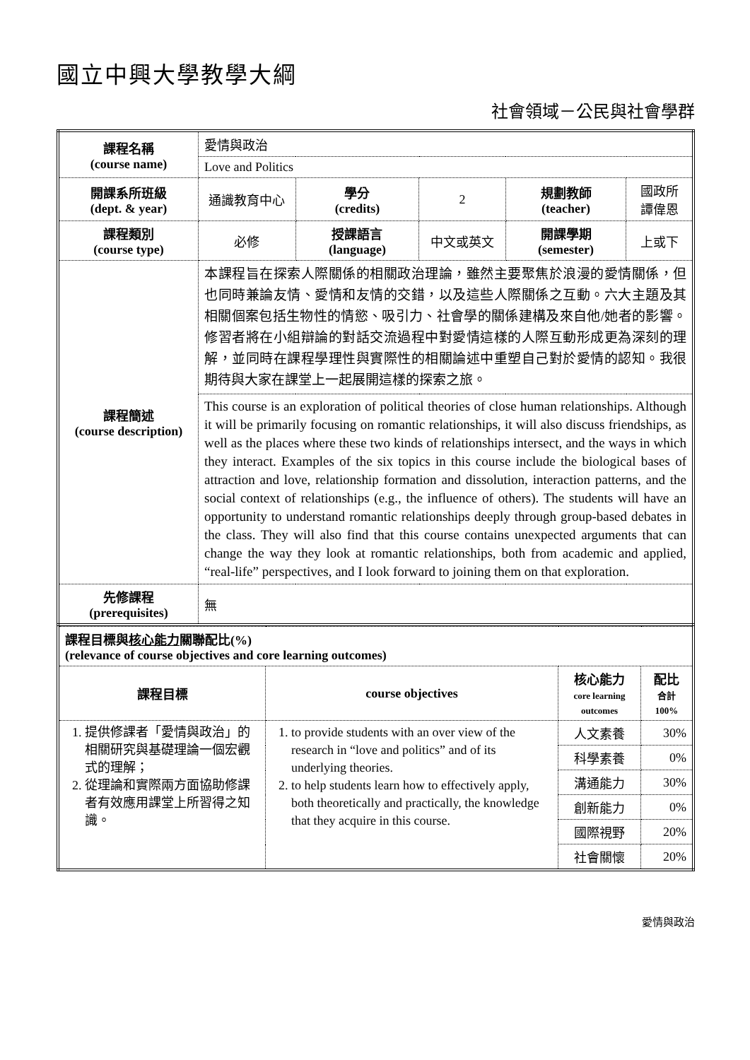國立中興大學教學大綱
社會領域－公民與社會學群
| 課程名稱 (course name) | 愛情與政治 | | | | |
| | Love and Politics | | | | |
| 開課系所班級 (dept. & year) | 通識教育中心 | 學分 (credits) | 2 | 規劃教師 (teacher) | 國政所 譚偉恩 |
| 課程類別 (course type) | 必修 | 授課語言 (language) | 中文或英文 | 開課學期 (semester) | 上或下 |
| 課程簡述 (course description) | 本課程旨在探索人際關係的相關政治理論，雖然主要聚焦於浪漫的愛情關係，但也同時兼論友情、愛情和友情的交錯，以及這些人際關係之互動。六大主題及其相關個案包括生物性的情慾、吸引力、社會學的關係建構及來自他/她者的影響。修習者將在小組辯論的對話交流過程中對愛情這樣的人際互動形成更為深刻的理解，並同時在課程學理性與實際性的相關論述中重塑自己對於愛情的認知。我很期待與大家在課堂上一起展開這樣的探索之旅。 | | | | |
| | This course is an exploration of political theories of close human relationships. Although it will be primarily focusing on romantic relationships, it will also discuss friendships, as well as the places where these two kinds of relationships intersect, and the ways in which they interact. Examples of the six topics in this course include the biological bases of attraction and love, relationship formation and dissolution, interaction patterns, and the social context of relationships (e.g., the influence of others). The students will have an opportunity to understand romantic relationships deeply through group-based debates in the class. They will also find that this course contains unexpected arguments that can change the way they look at romantic relationships, both from academic and applied, “real-life” perspectives, and I look forward to joining them on that exploration. | | | | |
| 先修課程 (prerequisites) | 無 | | | | |
| 課程目標與 核心能力 關聯配比(%) (relevance of course objectives and core learning outcomes) | | | |
| 課程目標 | course objectives | 核心能力 core learning outcomes | 配比 合計 100% |
| 1. 提供修課者「愛情與政治」的相關研究與基礎理論一個宏觀式的理解； 2. 從理論和實際兩方面協助修課者有效應用課堂上所習得之知識。 | 1. to provide students with an over view of the research in “love and politics” and of its underlying theories. 2. to help students learn how to effectively apply, both theoretically and practically, the knowledge that they acquire in this course. | 人文素養 | 30% |
| | | 科學素養 | 0% |
| | | 溝通能力 | 30% |
| | | 創新能力 | 0% |
| | | 國際視野 | 20% |
| | | 社會關懷 | 20% |
愛情與政治